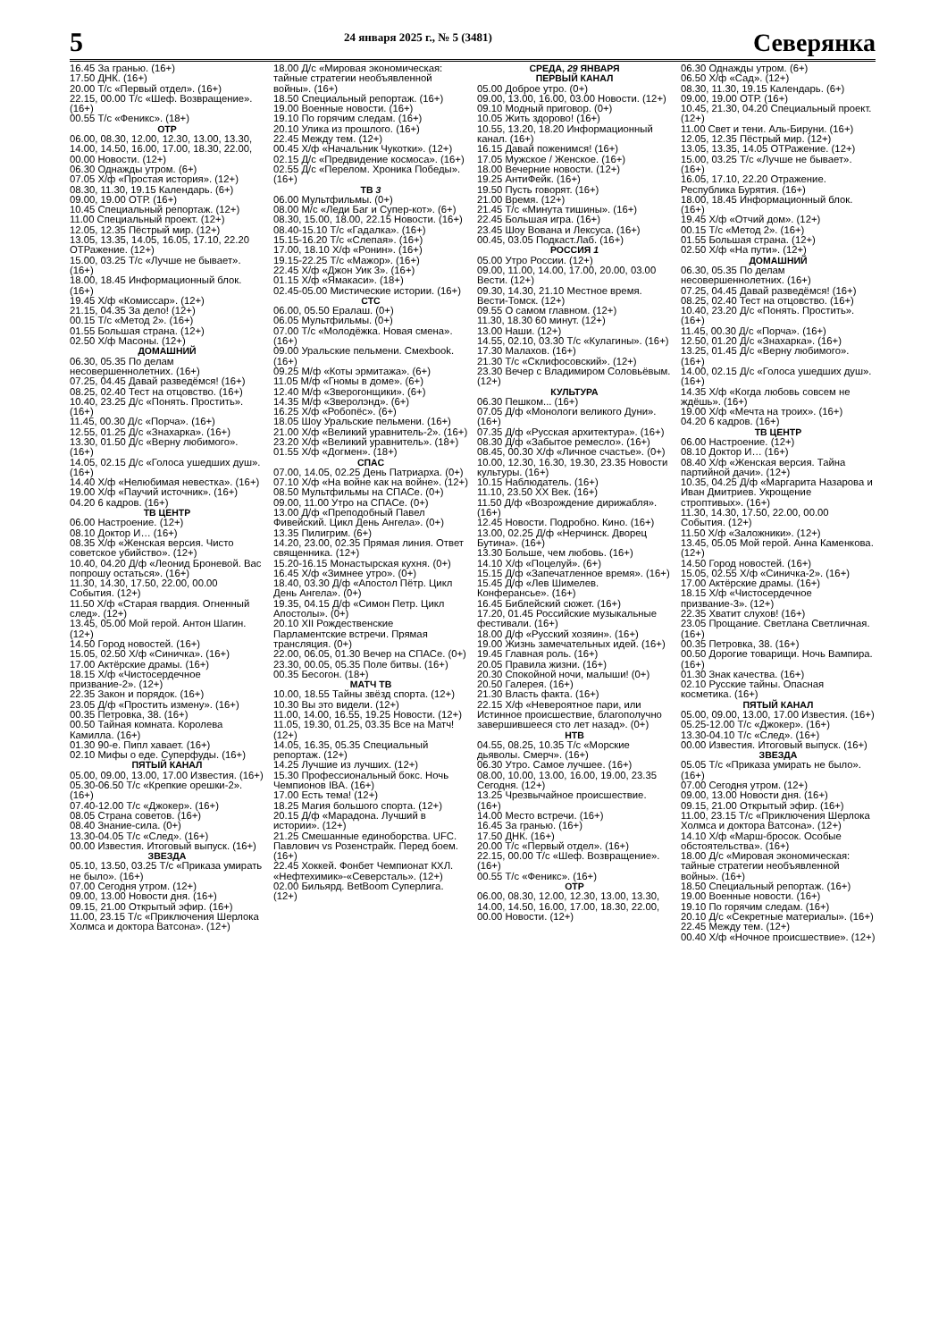5
24 января 2025 г., № 5 (3481)
Северянка
16.45 За гранью. (16+)
17.50 ДНК. (16+)
20.00 Т/с «Первый отдел». (16+)
22.15, 00.00 Т/с «Шеф. Возвращение». (16+)
00.55 Т/с «Феникс». (18+)
ОТР
06.00, 08.30, 12.00, 12.30, 13.00, 13.30, 14.00, 14.50, 16.00, 17.00, 18.30, 22.00, 00.00 Новости. (12+)
06.30 Однажды утром. (6+)
07.05 Х/ф «Простая история». (12+)
08.30, 11.30, 19.15 Календарь. (6+)
09.00, 19.00 ОТР. (16+)
10.45 Специальный репортаж. (12+)
11.00 Специальный проект. (12+)
12.05, 12.35 Пёстрый мир. (12+)
13.05, 13.35, 14.05, 16.05, 17.10, 22.20 ОТРажение. (12+)
15.00, 03.25 Т/с «Лучше не бывает». (16+)
18.00, 18.45 Информационный блок. (16+)
19.45 Х/ф «Комиссар». (12+)
21.15, 04.35 За дело! (12+)
00.15 Т/с «Метод 2». (16+)
01.55 Большая страна. (12+)
02.50 Х/ф Масоны. (12+)
ДОМАШНИЙ
06.30, 05.35 По делам несовершеннолетних. (16+)
07.25, 04.45 Давай разведёмся! (16+)
08.25, 02.40 Тест на отцовство. (16+)
10.40, 23.25 Д/с «Понять. Простить». (16+)
11.45, 00.30 Д/с «Порча». (16+)
12.55, 01.25 Д/с «Знахарка». (16+)
13.30, 01.50 Д/с «Верну любимого». (16+)
14.05, 02.15 Д/с «Голоса ушедших душ». (16+)
14.40 Х/ф «Нелюбимая невестка». (16+)
19.00 Х/ф «Паучий источник». (16+)
04.20 6 кадров. (16+)
ТВ ЦЕНТР
06.00 Настроение. (12+)
08.10 Доктор И… (16+)
08.35 Х/ф «Женская версия. Чисто советское убийство». (12+)
10.40, 04.20 Д/ф «Леонид Броневой. Вас попрошу остаться». (16+)
11.30, 14.30, 17.50, 22.00, 00.00 События. (12+)
11.50 Х/ф «Старая гвардия. Огненный след». (12+)
13.45, 05.00 Мой герой. Антон Шагин. (12+)
14.50 Город новостей. (16+)
15.05, 02.50 Х/ф «Синичка». (16+)
17.00 Актёрские драмы. (16+)
18.15 Х/ф «Чистосердечное призвание-2». (12+)
22.35 Закон и порядок. (16+)
23.05 Д/ф «Простить измену». (16+)
00.35 Петровка, 38. (16+)
00.50 Тайная комната. Королева Камилла. (16+)
01.30 90-е. Пипл хавает. (16+)
02.10 Мифы о еде. Суперфуды. (16+)
ПЯТЫЙ КАНАЛ
05.00, 09.00, 13.00, 17.00 Известия. (16+)
05.30-06.50 Т/с «Крепкие орешки-2». (16+)
07.40-12.00 Т/с «Джокер». (16+)
08.05 Страна советов. (16+)
08.40 Знание-сила. (0+)
13.30-04.05 Т/с «След». (16+)
00.00 Известия. Итоговый выпуск. (16+)
ЗВЕЗДА
05.10, 13.50, 03.25 Т/с «Приказа умирать не было». (16+)
07.00 Сегодня утром. (12+)
09.00, 13.00 Новости дня. (16+)
09.15, 21.00 Открытый эфир. (16+)
11.00, 23.15 Т/с «Приключения Шерлока Холмса и доктора Ватсона». (12+)
18.00 Д/с «Мировая экономическая: тайные стратегии необъявленной войны». (16+)
18.50 Специальный репортаж. (16+)
19.00 Военные новости. (16+)
19.10 По горячим следам. (16+)
20.10 Улика из прошлого. (16+)
22.45 Между тем. (12+)
00.45 Х/ф «Начальник Чукотки». (12+)
02.15 Д/с «Предвидение космоса». (16+)
02.55 Д/с «Перелом. Хроника Победы». (16+)
ТВ 3
06.00 Мультфильмы. (0+)
08.00 М/с «Леди Баг и Супер-кот». (6+)
08.30, 15.00, 18.00, 22.15 Новости. (16+)
08.40-15.10 Т/с «Гадалка». (16+)
15.15-16.20 Т/с «Слепая». (16+)
17.00, 18.10 Х/ф «Ронин». (16+)
19.15-22.25 Т/с «Мажор». (16+)
22.45 Х/ф «Джон Уик 3». (16+)
01.15 Х/ф «Ямакаси». (18+)
02.45-05.00 Мистические истории. (16+)
СТС
06.00, 05.50 Ералаш. (0+)
06.05 Мультфильмы. (0+)
07.00 Т/с «Молодёжка. Новая смена». (16+)
09.00 Уральские пельмени. Смехbook. (16+)
09.25 М/ф «Коты эрмитажа». (6+)
11.05 М/ф «Гномы в доме». (6+)
12.40 М/ф «Зверогонщики». (6+)
14.35 М/ф «Зверолэнд». (6+)
16.25 Х/ф «Робопёс». (6+)
18.05 Шоу Уральские пельмени. (16+)
21.00 Х/ф «Великий уравнитель-2». (16+)
23.20 Х/ф «Великий уравнитель». (18+)
01.55 Х/ф «Догмен». (18+)
СПАС
07.00, 14.05, 02.25 День Патриарха. (0+)
07.10 Х/ф «На войне как на войне». (12+)
08.50 Мультфильмы на СПАСе. (0+)
09.00, 11.00 Утро на СПАСе. (0+)
13.00 Д/ф «Преподобный Павел Фивейский. Цикл День Ангела». (0+)
13.35 Пилигрим. (6+)
14.20, 23.00, 02.35 Прямая линия. Ответ священника. (12+)
15.20-16.15 Монастырская кухня. (0+)
16.45 Х/ф «Зимнее утро». (0+)
18.40, 03.30 Д/ф «Апостол Пётр. Цикл День Ангела». (0+)
19.35, 04.15 Д/ф «Симон Петр. Цикл Апостолы». (0+)
20.10 XII Рождественские Парламентские встречи. Прямая трансляция. (0+)
22.00, 06.05, 01.30 Вечер на СПАСе. (0+)
23.30, 00.05, 05.35 Поле битвы. (16+)
00.35 Бесогон. (18+)
МАТЧ ТВ
10.00, 18.55 Тайны звёзд спорта. (12+)
10.30 Вы это видели. (12+)
11.00, 14.00, 16.55, 19.25 Новости. (12+)
11.05, 19.30, 01.25, 03.35 Все на Матч! (12+)
14.05, 16.35, 05.35 Специальный репортаж. (12+)
14.25 Лучшие из лучших. (12+)
15.30 Профессиональный бокс. Ночь Чемпионов IBA. (16+)
17.00 Есть тема! (12+)
18.25 Магия большого спорта. (12+)
20.15 Д/ф «Марадона. Лучший в истории». (12+)
21.25 Смешанные единоборства. UFC. Павлович vs Розенстрайк. Перед боем. (16+)
22.45 Хоккей. Фонбет Чемпионат КХЛ. «Нефтехимик»-«Северсталь». (12+)
02.00 Бильярд. BetBoom Суперлига. (12+)
СРЕДА, 29 ЯНВАРЯ
ПЕРВЫЙ КАНАЛ
05.00 Доброе утро. (0+)
09.00, 13.00, 16.00, 03.00 Новости. (12+)
09.10 Модный приговор. (0+)
10.05 Жить здорово! (16+)
10.55, 13.20, 18.20 Информационный канал. (16+)
16.15 Давай поженимся! (16+)
17.05 Мужское / Женское. (16+)
18.00 Вечерние новости. (12+)
19.25 АнтиФейк. (16+)
19.50 Пусть говорят. (16+)
21.00 Время. (12+)
21.45 Т/с «Минута тишины». (16+)
22.45 Большая игра. (16+)
23.45 Шоу Вована и Лексуса. (16+)
00.45, 03.05 Подкаст.Лаб. (16+)
РОССИЯ 1
05.00 Утро России. (12+)
09.00, 11.00, 14.00, 17.00, 20.00, 03.00 Вести. (12+)
09.30, 14.30, 21.10 Местное время. Вести-Томск. (12+)
09.55 О самом главном. (12+)
11.30, 18.30 60 минут. (12+)
13.00 Наши. (12+)
14.55, 02.10, 03.30 Т/с «Кулагины». (16+)
17.30 Малахов. (16+)
21.30 Т/с «Склифосовский». (12+)
23.30 Вечер с Владимиром Соловьёвым. (12+)
КУЛЬТУРА
06.30 Пешком... (16+)
07.05 Д/ф «Монологи великого Дуни». (16+)
07.35 Д/ф «Русская архитектура». (16+)
08.30 Д/ф «Забытое ремесло». (16+)
08.45, 00.30 Х/ф «Личное счастье». (0+)
10.00, 12.30, 16.30, 19.30, 23.35 Новости культуры. (16+)
10.15 Наблюдатель. (16+)
11.10, 23.50 XX Век. (16+)
11.50 Д/ф «Возрождение дирижабля». (16+)
12.45 Новости. Подробно. Кино. (16+)
13.00, 02.25 Д/ф «Нерчинск. Дворец Бутина». (16+)
13.30 Больше, чем любовь. (16+)
14.10 Х/ф «Поцелуй». (6+)
15.15 Д/ф «Запечатленное время». (16+)
15.45 Д/ф «Лев Шимелев. Конферансье». (16+)
16.45 Библейский сюжет. (16+)
17.20, 01.45 Российские музыкальные фестивали. (16+)
18.00 Д/ф «Русский хозяин». (16+)
19.00 Жизнь замечательных идей. (16+)
19.45 Главная роль. (16+)
20.05 Правила жизни. (16+)
20.30 Спокойной ночи, малыши! (0+)
20.50 Галерея. (16+)
21.30 Власть факта. (16+)
22.15 Х/ф «Невероятное пари, или Истинное происшествие, благополучно завершившееся сто лет назад». (0+)
НТВ
04.55, 08.25, 10.35 Т/с «Морские дьяволы. Смерч». (16+)
06.30 Утро. Самое лучшее. (16+)
08.00, 10.00, 13.00, 16.00, 19.00, 23.35 Сегодня. (12+)
13.25 Чрезвычайное происшествие. (16+)
14.00 Место встречи. (16+)
16.45 За гранью. (16+)
17.50 ДНК. (16+)
20.00 Т/с «Первый отдел». (16+)
22.15, 00.00 Т/с «Шеф. Возвращение». (16+)
00.55 Т/с «Феникс». (16+)
ОТР
06.00, 08.30, 12.00, 12.30, 13.00, 13.30, 14.00, 14.50, 16.00, 17.00, 18.30, 22.00, 00.00 Новости. (12+)
06.30 Однажды утром. (6+)
06.50 Х/ф «Сад». (12+)
08.30, 11.30, 19.15 Календарь. (6+)
09.00, 19.00 ОТР. (16+)
10.45, 21.30, 04.20 Специальный проект. (12+)
11.00 Свет и тени. Аль-Бируни. (16+)
12.05, 12.35 Пёстрый мир. (12+)
13.05, 13.35, 14.05 ОТРажение. (12+)
15.00, 03.25 Т/с «Лучше не бывает». (16+)
16.05, 17.10, 22.20 Отражение. Республика Бурятия. (16+)
18.00, 18.45 Информационный блок. (16+)
19.45 Х/ф «Отчий дом». (12+)
00.15 Т/с «Метод 2». (16+)
01.55 Большая страна. (12+)
02.50 Х/ф «На пути». (12+)
ДОМАШНИЙ
06.30, 05.35 По делам несовершеннолетних. (16+)
07.25, 04.45 Давай разведёмся! (16+)
08.25, 02.40 Тест на отцовство. (16+)
10.40, 23.20 Д/с «Понять. Простить». (16+)
11.45, 00.30 Д/с «Порча». (16+)
12.50, 01.20 Д/с «Знахарка». (16+)
13.25, 01.45 Д/с «Верну любимого». (16+)
14.00, 02.15 Д/с «Голоса ушедших душ». (16+)
14.35 Х/ф «Когда любовь совсем не ждёшь». (16+)
19.00 Х/ф «Мечта на троих». (16+)
04.20 6 кадров. (16+)
ТВ ЦЕНТР
06.00 Настроение. (12+)
08.10 Доктор И… (16+)
08.40 Х/ф «Женская версия. Тайна партийной дачи». (12+)
10.35, 04.25 Д/ф «Маргарита Назарова и Иван Дмитриев. Укрощение строптивых». (16+)
11.30, 14.30, 17.50, 22.00, 00.00 События. (12+)
11.50 Х/ф «Заложники». (12+)
13.45, 05.05 Мой герой. Анна Каменкова. (12+)
14.50 Город новостей. (16+)
15.05, 02.55 Х/ф «Синичка-2». (16+)
17.00 Актёрские драмы. (16+)
18.15 Х/ф «Чистосердечное призвание-3». (12+)
22.35 Хватит слухов! (16+)
23.05 Прощание. Светлана Светличная. (16+)
00.35 Петровка, 38. (16+)
00.50 Дорогие товарищи. Ночь Вампира. (16+)
01.30 Знак качества. (16+)
02.10 Русские тайны. Опасная косметика. (16+)
ПЯТЫЙ КАНАЛ
05.00, 09.00, 13.00, 17.00 Известия. (16+)
05.25-12.00 Т/с «Джокер». (16+)
13.30-04.10 Т/с «След». (16+)
00.00 Известия. Итоговый выпуск. (16+)
ЗВЕЗДА
05.05 Т/с «Приказа умирать не было». (16+)
07.00 Сегодня утром. (12+)
09.00, 13.00 Новости дня. (16+)
09.15, 21.00 Открытый эфир. (16+)
11.00, 23.15 Т/с «Приключения Шерлока Холмса и доктора Ватсона». (12+)
14.10 Х/ф «Марш-бросок. Особые обстоятельства». (16+)
18.00 Д/с «Мировая экономическая: тайные стратегии необъявленной войны». (16+)
18.50 Специальный репортаж. (16+)
19.00 Военные новости. (16+)
19.10 По горячим следам. (16+)
20.10 Д/с «Секретные материалы». (16+)
22.45 Между тем. (12+)
00.40 Х/ф «Ночное происшествие». (12+)